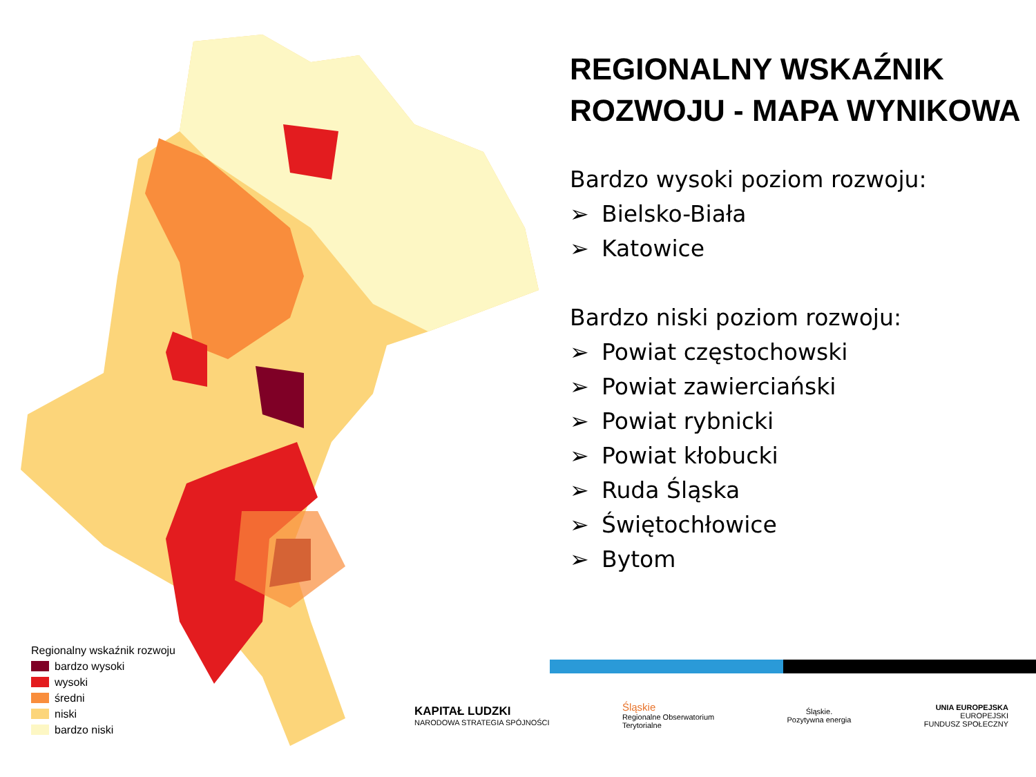REGIONALNY WSKAŹNIK ROZWOJU - MAPA WYNIKOWA
Bardzo wysoki poziom rozwoju:
➢ Bielsko-Biała
➢ Katowice
Bardzo niski poziom rozwoju:
➢ Powiat częstochowski
➢ Powiat zawierciański
➢ Powiat rybnicki
➢ Powiat kłobucki
➢ Ruda Śląska
➢ Świętochłowice
➢ Bytom
Regionalny wskaźnik rozwoju
bardzo wysoki
wysoki
średni
niski
bardzo niski
KAPITAŁ LUDZKI
NARODOWA STRATEGIA SPÓJNOŚCI
Śląskie
Regionalne Obserwatorium
Terytorialne
Śląskie.
Pozytywna energia
UNIA EUROPEJSKA
EUROPEJSKI
FUNDUSZ SPOŁECZNY